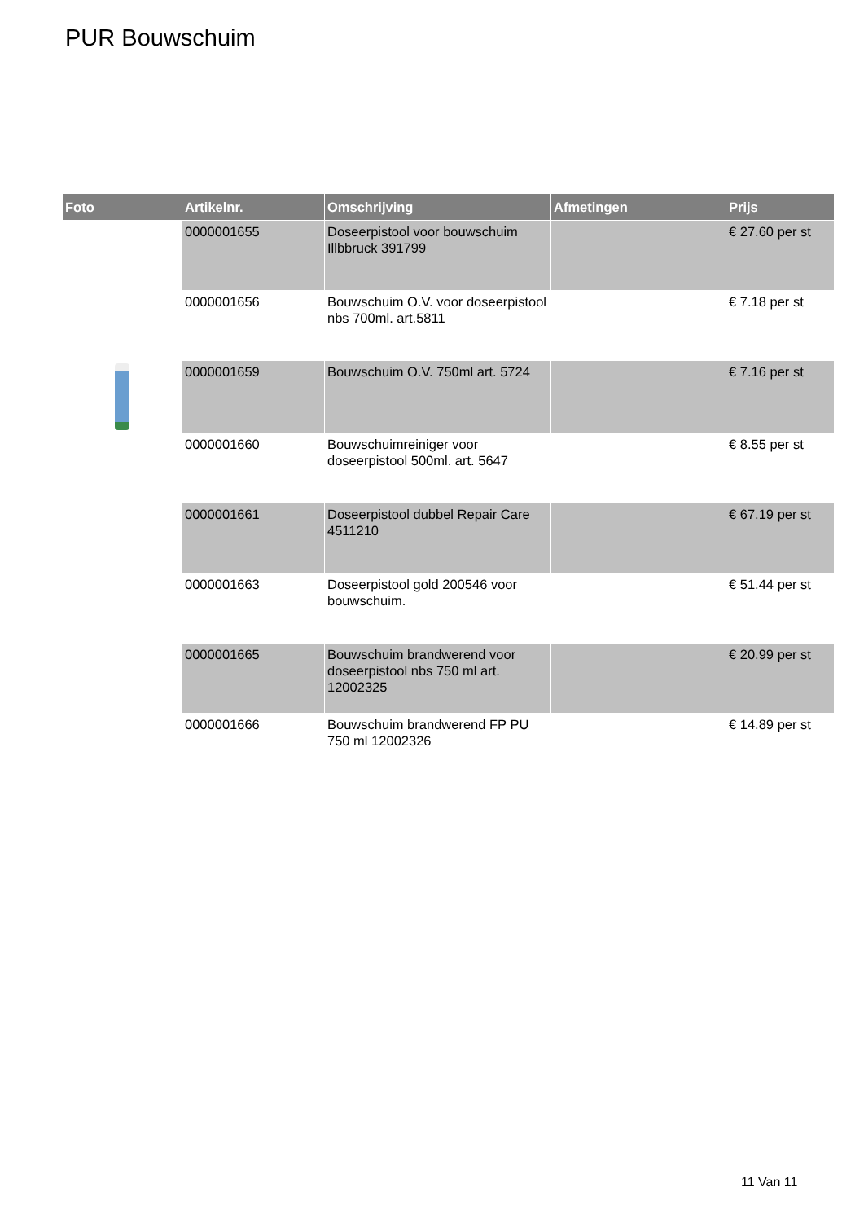PUR Bouwschuim
| Foto | Artikelnr. | Omschrijving | Afmetingen | Prijs |
| --- | --- | --- | --- | --- |
| | 0000001655 | Doseerpistool voor bouwschuim Illbbruck 391799 | | € 27.60 per st |
| | 0000001656 | Bouwschuim O.V. voor doseerpistool nbs 700ml. art.5811 | | € 7.18 per st |
| | 0000001659 | Bouwschuim O.V. 750ml art. 5724 | | € 7.16 per st |
| | 0000001660 | Bouwschuimreiniger voor doseerpistool 500ml. art. 5647 | | € 8.55 per st |
| | 0000001661 | Doseerpistool dubbel Repair Care 4511210 | | € 67.19 per st |
| | 0000001663 | Doseerpistool gold 200546 voor bouwschuim. | | € 51.44 per st |
| | 0000001665 | Bouwschuim brandwerend voor doseerpistool nbs 750 ml art. 12002325 | | € 20.99 per st |
| | 0000001666 | Bouwschuim brandwerend FP PU 750 ml 12002326 | | € 14.89 per st |
11 Van 11